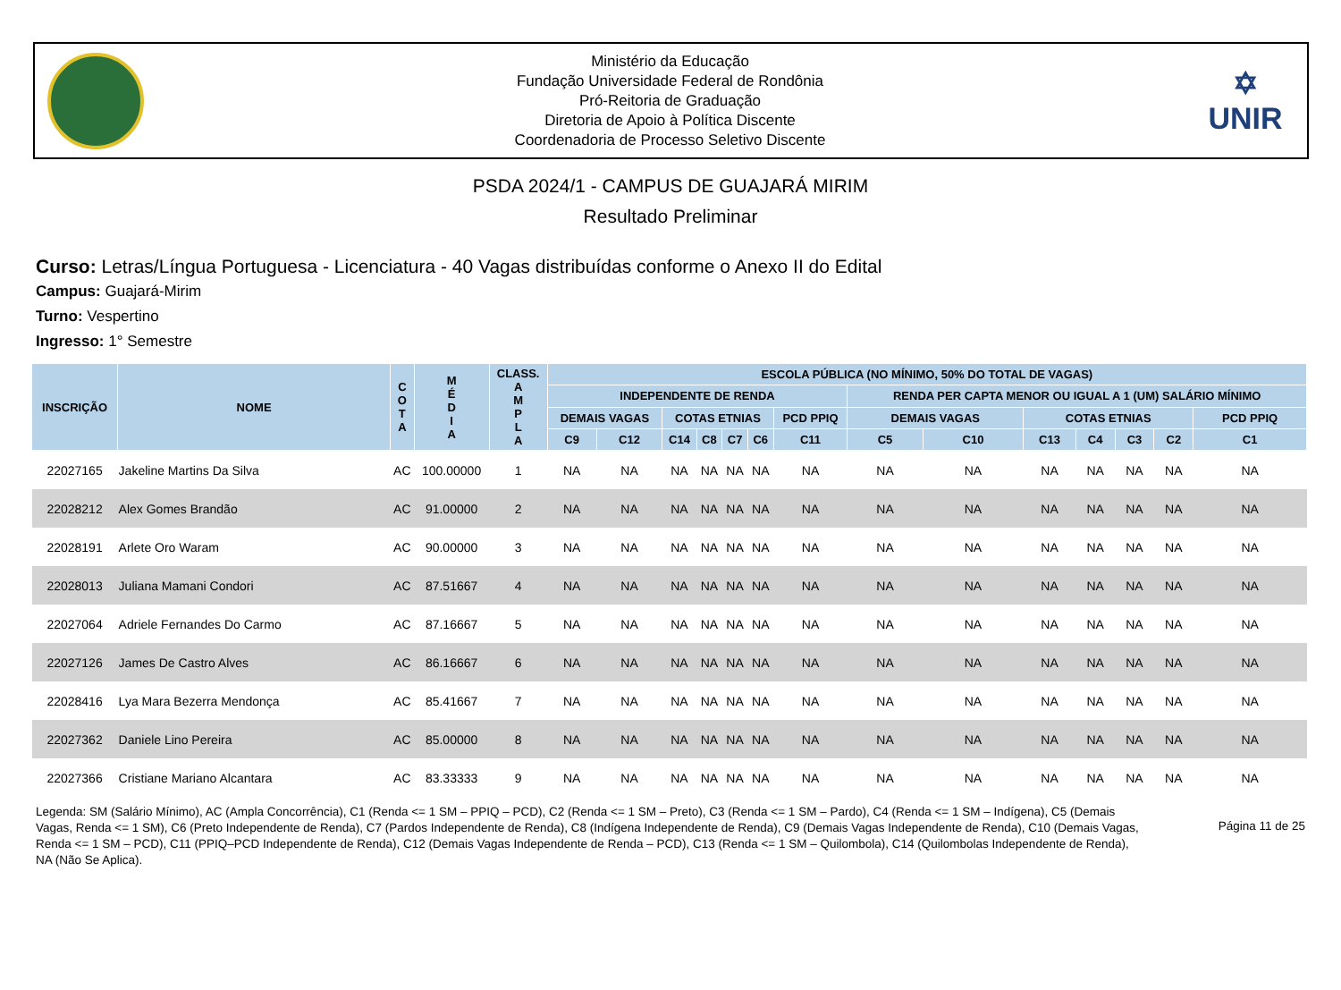Ministério da Educação
Fundação Universidade Federal de Rondônia
Pró-Reitoria de Graduação
Diretoria de Apoio à Políti­ca Discente
Coordenadoria de Processo Seletivo Discente
✡
UNIR
PSDA 2024/1 - CAMPUS DE GUAJARÁ MIRIM
Resultado Preliminar
Curso: Letras/Língua Portuguesa - Licenciatura - 40 Vagas distribuídas conforme o Anexo II do Edital
Campus: Guajará-Mirim
Turno: Vespertino
Ingresso: 1° Semestre
| INSCRIÇÃO | NOME | C O T A | M É D I A | CLASS. A M P L A | ESCOLA PÚBLICA (NO MÍNIMO, 50% DO TOTAL DE VAGAS) | | | | | | | | | | | | | |
| --- | --- | --- | --- | --- | --- | --- | --- | --- | --- | --- | --- | --- | --- | --- | --- | --- | --- | --- |
| | | | | | INDEPENDENTE DE RENDA | | | | | | | RENDA PER CAPTA MENOR OU IGUAL A 1 (UM) SALÁRIO MÍNIMO | | | | | | |
| | | | | | DEMAIS VAGAS | | COTAS ETNIAS | | | | PCD PPIQ | DEMAIS VAGAS | | COTAS ETNIAS | | | | PCD PPIQ |
| | | | | | C9 | C12 | C14 | C8 | C7 | C6 | C11 | C5 | C10 | C13 | C4 | C3 | C2 | C1 |
| 22027165 | Jakeline Martins Da Silva | AC | 100.00000 | 1 | NA | NA | NA | NA | NA | NA | NA | NA | NA | NA | NA | NA | NA | NA |
| 22028212 | Alex Gomes Brandão | AC | 91.00000 | 2 | NA | NA | NA | NA | NA | NA | NA | NA | NA | NA | NA | NA | NA | NA |
| 22028191 | Arlete Oro Waram | AC | 90.00000 | 3 | NA | NA | NA | NA | NA | NA | NA | NA | NA | NA | NA | NA | NA | NA |
| 22028013 | Juliana Mamani Condori | AC | 87.51667 | 4 | NA | NA | NA | NA | NA | NA | NA | NA | NA | NA | NA | NA | NA | NA |
| 22027064 | Adriele Fernandes Do Carmo | AC | 87.16667 | 5 | NA | NA | NA | NA | NA | NA | NA | NA | NA | NA | NA | NA | NA | NA |
| 22027126 | James De Castro Alves | AC | 86.16667 | 6 | NA | NA | NA | NA | NA | NA | NA | NA | NA | NA | NA | NA | NA | NA |
| 22028416 | Lya Mara Bezerra Mendonça | AC | 85.41667 | 7 | NA | NA | NA | NA | NA | NA | NA | NA | NA | NA | NA | NA | NA | NA |
| 22027362 | Daniele Lino Pereira | AC | 85.00000 | 8 | NA | NA | NA | NA | NA | NA | NA | NA | NA | NA | NA | NA | NA | NA |
| 22027366 | Cristiane Mariano Alcantara | AC | 83.33333 | 9 | NA | NA | NA | NA | NA | NA | NA | NA | NA | NA | NA | NA | NA | NA |
Legenda: SM (Salário Mínimo), AC (Ampla Concorrência), C1 (Renda <= 1 SM – PPIQ – PCD), C2 (Renda <= 1 SM – Preto), C3 (Renda <= 1 SM – Pardo), C4 (Renda <= 1 SM – Indígena), C5 (Demais Vagas, Renda <= 1 SM), C6 (Preto Independente de Renda), C7 (Pardos Independente de Renda), C8 (Indígena Independente de Renda), C9 (Demais Vagas Independente de Renda), C10 (Demais Vagas, Renda <= 1 SM – PCD), C11 (PPIQ–PCD Independente de Renda), C12 (Demais Vagas Independente de Renda – PCD), C13 (Renda <= 1 SM – Quilombola), C14 (Quilombolas Independente de Renda), NA (Não Se Aplica).
Página 11 de 25